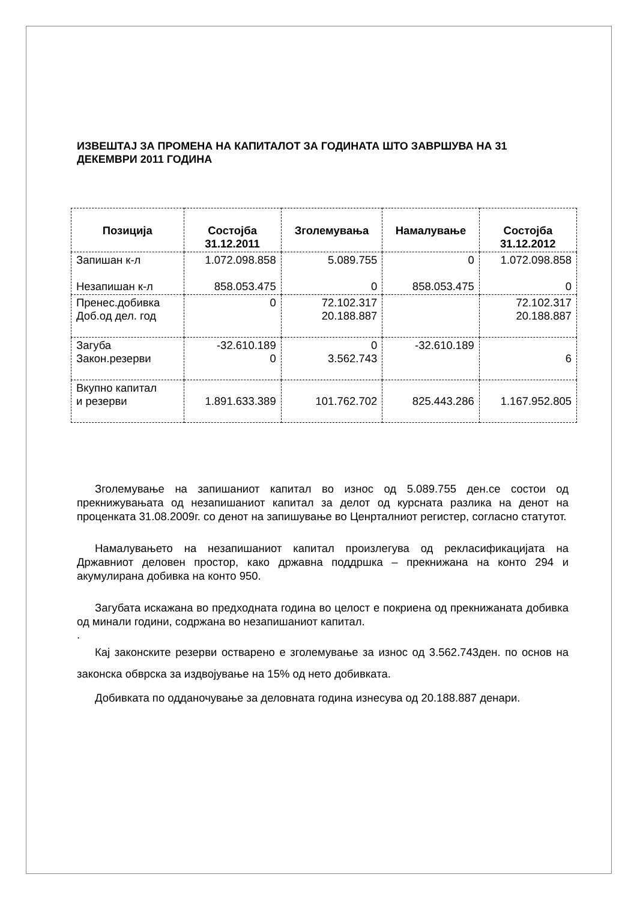ИЗВЕШТАЈ ЗА ПРОМЕНА НА КАПИТАЛОТ ЗА ГОДИНАТА ШТО ЗАВРШУВА НА 31 ДЕКЕМВРИ 2011 ГОДИНА
| Позиција | Состојба 31.12.2011 | Зголемувања | Намалување | Состојба 31.12.2012 |
| --- | --- | --- | --- | --- |
| Запишан к-л Незапишан к-л | 1.072.098.858 858.053.475 | 5.089.755 0 | 0 858.053.475 | 1.072.098.858 0 |
| Пренес.добивка Доб.од дел. год | 0 | 72.102.317 20.188.887 | | 72.102.317 20.188.887 |
| Загуба Закон.резерви | -32.610.189 0 | 0 3.562.743 | -32.610.189 | 6 |
| Вкупно капитал и резерви | 1.891.633.389 | 101.762.702 | 825.443.286 | 1.167.952.805 |
Зголемување на запишаниот капитал во износ од 5.089.755 ден.се состои од прекнижувањата од незапишаниот капитал за делот од курсната разлика на денот на проценката 31.08.2009г. со денот на запишување во Ценрталниот регистер, согласно статутот.
Намалувањето на незапишаниот капитал произлегува од рекласификацијата на Државниот деловен простор, како државна поддршка – прекнижана на конто 294 и акумулирана добивка на конто 950.
Загубата искажана во предходната година во целост е покриена од прекнижаната добивка од минали години, содржана во незапишаниот капитал.
.
Кај законските резерви остварено е зголемување за износ од 3.562.743ден. по основ на законска обврска за издвојување на 15% од нето добивката.
Добивката по одданочување за деловната година изнесува од 20.188.887 денари.